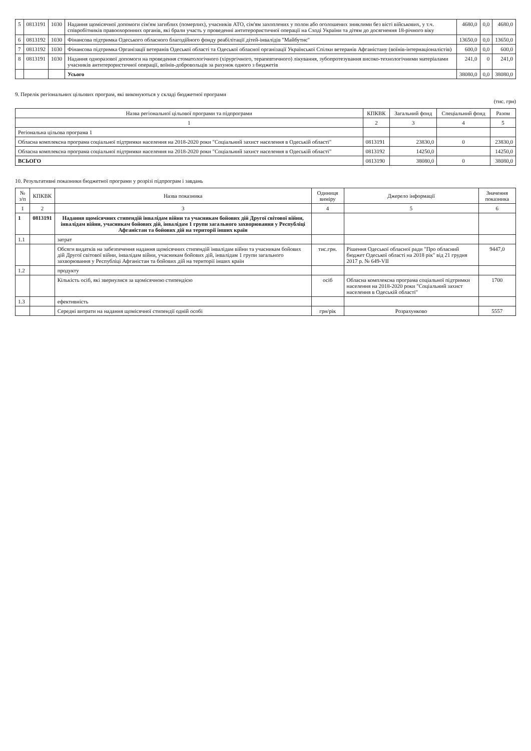| 5 | 0813191 | 1030 | Надання щомісячної допомоги сім'ям загиблих (померлих), учасників АТО, сім'ям захоплених у полон або оголошених зниклими без вісті військових, у т.ч. співробітників правоохоронних органів, які брали участь у проведенні антитерористичної операції на Сході України та дітям до досягнення 18-річного віку | 4680,0 | 0,0 | 4680,0 |
| 6 | 0813192 | 1030 | Фінансова підтримка Одеського обласного благодійного фонду реабілітації дітей-інвалідів "Майбутнє" | 13650,0 | 0,0 | 13650,0 |
| 7 | 0813192 | 1030 | Фінансова підтримка Організації ветеранів Одеської області та Одеської обласної організації Української Спілки ветеранів Афганістану (воїнів-інтернаціоналістів) | 600,0 | 0,0 | 600,0 |
| 8 | 0813191 | 1030 | Надання одноразової допомоги на проведення стоматологічного (хірургічного, терапевтичного) лікування, зубопротезування високо-технологічними матеріалами учасників антитерористичної операції, воїнів-добровольців за рахунок одного з бюджетів | 241,0 | 0 | 241,0 |
| | | | Усього | 38080,0 | 0,0 | 38080,0 |
9. Перелік регіональних цільових програм, які виконуються у складі бюджетної програми
(тис. грн)
| Назва регіональної цільової програми та підпрограми | КПКВК | Загальний фонд | Спеціальний фонд | Разом |
| --- | --- | --- | --- | --- |
| 1 | 2 | 3 | 4 | 5 |
| Регіональна цільова програма 1 | | | | |
| Обласна комплексна програма соціальної підтримки населення на 2018-2020 роки "Соціальний захист населення в Одеській області" | 0813191 | 23830,0 | 0 | 23830,0 |
| Обласна комплексна програма соціальної підтримки населення на 2018-2020 роки "Соціальний захист населення в Одеській області" | 0813192 | 14250,0 | | 14250,0 |
| ВСЬОГО | 0813190 | 38080,0 | 0 | 38080,0 |
10. Результативні показники бюджетної програми у розрізі підпрограм і завдань
| № з/п | КПКВК | Назва показника | Одиниця виміру | Джерело інформації | Значення показника |
| --- | --- | --- | --- | --- | --- |
| 1 | 2 | 3 | 4 | 5 | 6 |
| 1 | 0813191 | Надання щомісячних стипендій інвалідам війни та учасникам бойових дій Другої світової війни, інвалідам війни, учасникам бойових дій, інвалідам 1 групи загального захворювання у Республіці Афганістан та бойових дій на території інших країн | | | |
| 1.1 | | затрат | | | |
| | | Обсяги видатків на забезпечення надання щомісячних стипендій інвалідам війни та учасникам бойових дій Другої світової війни, інвалідам війни, учасникам бойових дій, інвалідам 1 групи загального захворювання у Республіці Афганістан та бойових дій на території інших країн | тис.грн. | Рішення Одеської обласної ради "Про обласний бюджет Одеської області на 2018 рік" від 21 грудня 2017 р. № 649-VII | 9447,0 |
| 1.2 | | продукту | | | |
| | | Кількість осіб, які звернулися за щомісячною стипендією | осіб | Обласна комплексна програма соціальної підтримки населення на 2018-2020 роки "Соціальний захист населення в Одеській області" | 1700 |
| 1.3 | | ефективність | | | |
| | | Середні витрати на надання щомісячної стипендії одній особі | грн/рік | Розрахунково | 5557 |